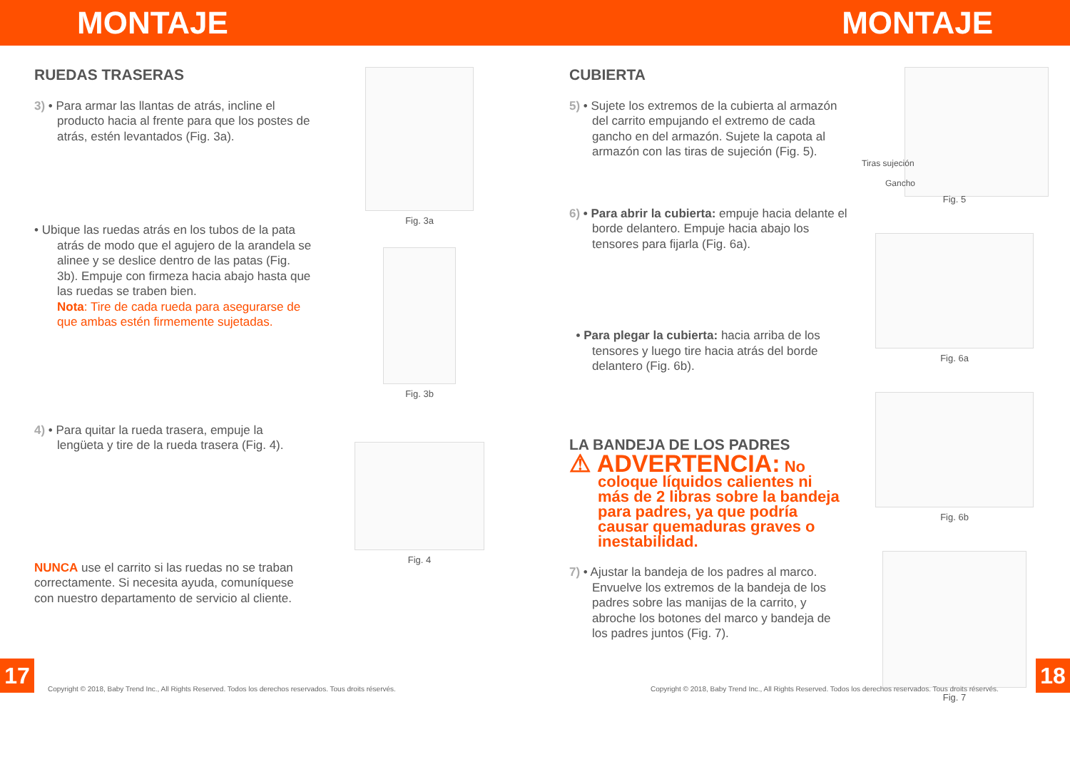MONTAJE MONTAJE
RUEDAS TRASERAS
3) • Para armar las llantas de atrás, incline el producto hacia al frente para que los postes de atrás, estén levantados (Fig. 3a).
• Ubique las ruedas atrás en los tubos de la pata atrás de modo que el agujero de la arandela se alinee y se deslice dentro de las patas (Fig. 3b). Empuje con firmeza hacia abajo hasta que las ruedas se traben bien.
Nota: Tire de cada rueda para asegurarse de que ambas estén firmemente sujetadas.
4) • Para quitar la rueda trasera, empuje la lengüeta y tire de la rueda trasera (Fig. 4).
NUNCA use el carrito si las ruedas no se traban correctamente. Si necesita ayuda, comuníquese con nuestro departamento de servicio al cliente.
Fig. 3a
Fig. 3b
Fig. 4
Copyright © 2018, Baby Trend Inc., All Rights Reserved. Todos los derechos reservados. Tous droits réservés.
17
CUBIERTA
5) • Sujete los extremos de la cubierta al armazón del carrito empujando el extremo de cada gancho en del armazón. Sujete la capota al armazón con las tiras de sujeción (Fig. 5).
6) • Para abrir la cubierta: empuje hacia delante el borde delantero. Empuje hacia abajo los tensores para fijarla (Fig. 6a).
• Para plegar la cubierta: hacia arriba de los tensores y luego tire hacia atrás del borde delantero (Fig. 6b).
LA BANDEJA DE LOS PADRES
⚠ ADVERTENCIA: No coloque líquidos calientes ni más de 2 libras sobre la bandeja para padres, ya que podría causar quemaduras graves o inestabilidad.
7) • Ajustar la bandeja de los padres al marco. Envuelve los extremos de la bandeja de los padres sobre las manijas de la carrito, y abroche los botones del marco y bandeja de los padres juntos (Fig. 7).
Tiras sujeción
Gancho
Fig. 5
Fig. 6a
Fig. 6b
Fig. 7
Copyright © 2018, Baby Trend Inc., All Rights Reserved. Todos los derechos reservados. Tous droits réservés.
18